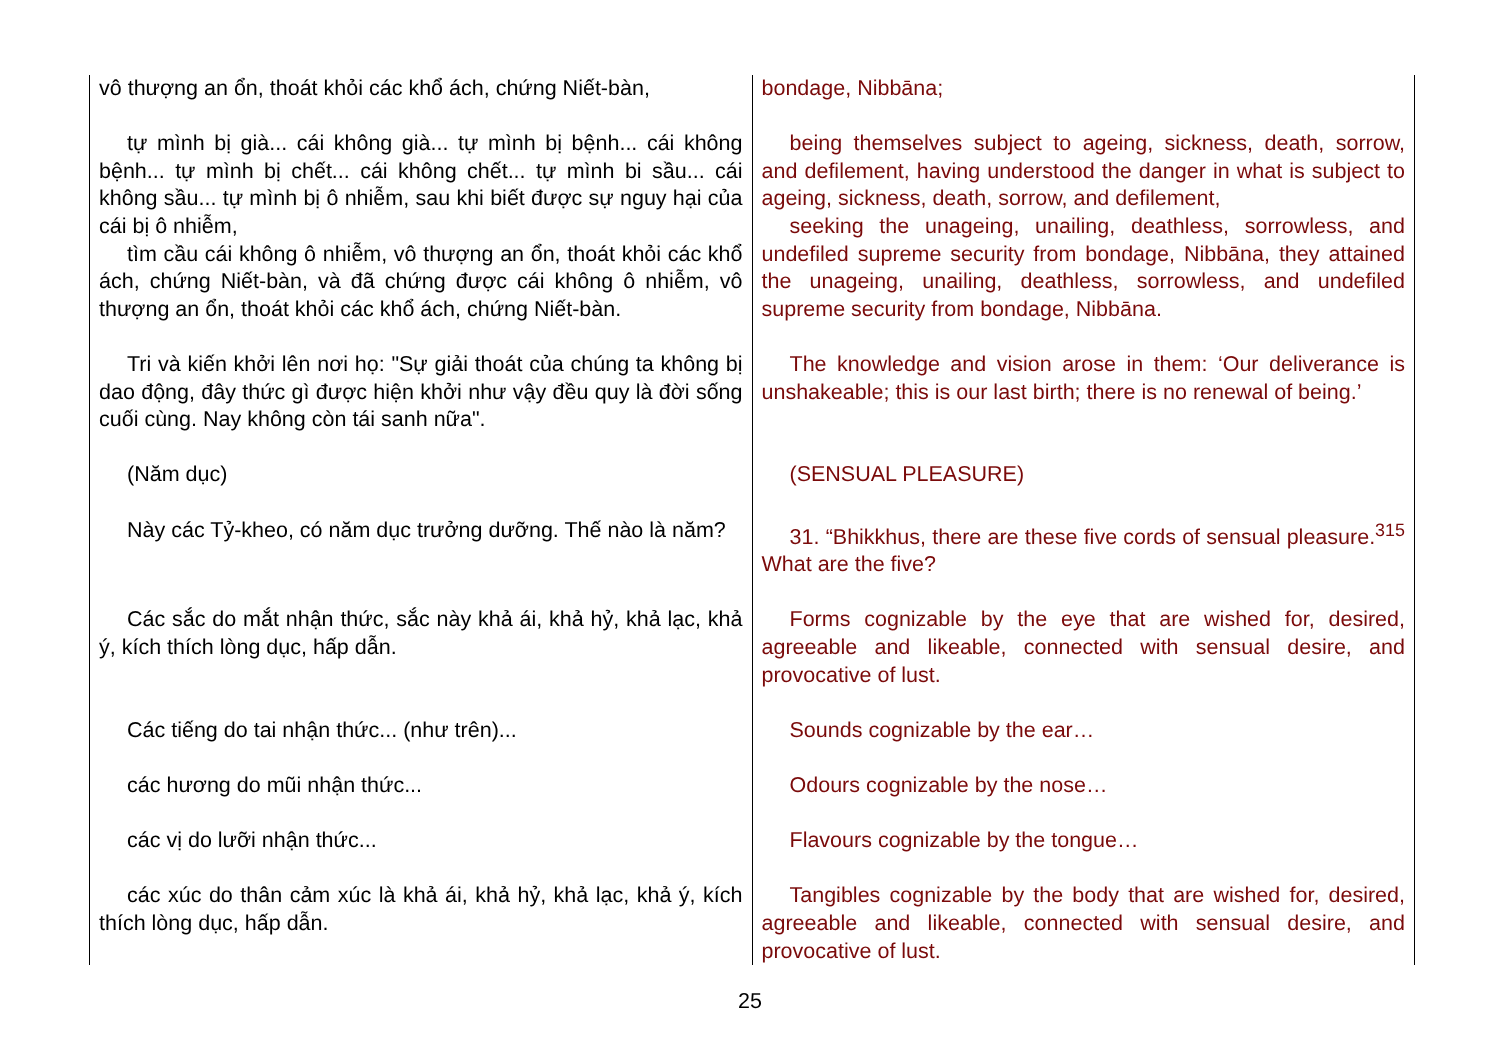| vô thượng an ổn, thoát khỏi các khổ ách, chứng Niết-bàn, | bondage, Nibbāna; |
| tự mình bị già... cái không già... tự mình bị bệnh... cái không bệnh... tự mình bị chết... cái không chết... tự mình bi sầu... cái không sầu... tự mình bị ô nhiễm, sau khi biết được sự nguy hại của cái bị ô nhiễm, tìm cầu cái không ô nhiễm, vô thượng an ổn, thoát khỏi các khổ ách, chứng Niết-bàn, và đã chứng được cái không ô nhiễm, vô thượng an ổn, thoát khỏi các khổ ách, chứng Niết-bàn. | being themselves subject to ageing, sickness, death, sorrow, and defilement, having understood the danger in what is subject to ageing, sickness, death, sorrow, and defilement, seeking the unageing, unailing, deathless, sorrowless, and undefiled supreme security from bondage, Nibbāna, they attained the unageing, unailing, deathless, sorrowless, and undefiled supreme security from bondage, Nibbāna. |
| Tri và kiến khởi lên nơi họ: "Sự giải thoát của chúng ta không bị dao động, đây thức gì được hiện khởi như vậy đều quy là đời sống cuối cùng. Nay không còn tái sanh nữa". | The knowledge and vision arose in them: ‘Our deliverance is unshakeable; this is our last birth; there is no renewal of being.’ |
| (Năm dục) | (SENSUAL PLEASURE) |
| Này các Tỷ-kheo, có năm dục trưởng dưỡng. Thế nào là năm? | 31. “Bhikkhus, there are these five cords of sensual pleasure.<sup>315</sup> What are the five? |
| Các sắc do mắt nhận thức, sắc này khả ái, khả hỷ, khả lạc, khả ý, kích thích lòng dục, hấp dẫn. | Forms cognizable by the eye that are wished for, desired, agreeable and likeable, connected with sensual desire, and provocative of lust. |
| Các tiếng do tai nhận thức... (như trên)... | Sounds cognizable by the ear… |
| các hương do mũi nhận thức... | Odours cognizable by the nose… |
| các vị do lưỡi nhận thức... | Flavours cognizable by the tongue… |
| các xúc do thân cảm xúc là khả ái, khả hỷ, khả lạc, khả ý, kích thích lòng dục, hấp dẫn. | Tangibles cognizable by the body that are wished for, desired, agreeable and likeable, connected with sensual desire, and provocative of lust. |
25